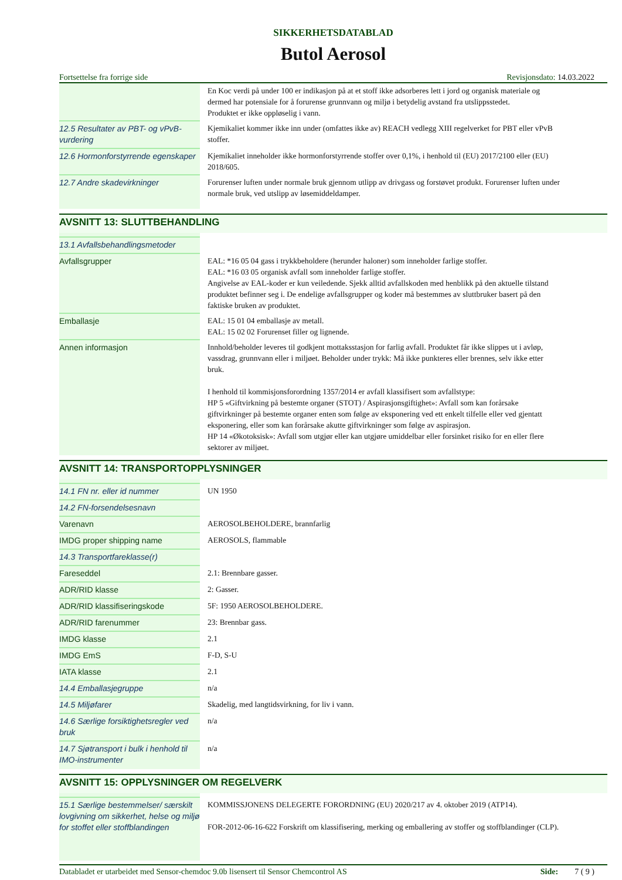SIKKERHETSDATABLAD
Butol Aerosol
Fortsettelse fra forrige side Revisjonsdato: 14.03.2022
| | En Koc verdi på under 100 er indikasjon på at et stoff ikke adsorberes lett i jord og organisk materiale og dermed har potensiale for å forurense grunnvann og miljø i betydelig avstand fra utslippsstedet. Produktet er ikke oppløselig i vann. |
| 12.5 Resultater av PBT- og vPvB-vurdering | Kjemikaliet kommer ikke inn under (omfattes ikke av) REACH vedlegg XIII regelverket for PBT eller vPvB stoffer. |
| 12.6 Hormonforstyrrende egenskaper | Kjemikaliet inneholder ikke hormonforstyrrende stoffer over 0,1%, i henhold til (EU) 2017/2100 eller (EU) 2018/605. |
| 12.7 Andre skadevirkninger | Forurenser luften under normale bruk gjennom utlipp av drivgass og forstøvet produkt. Forurenser luften under normale bruk, ved utslipp av løsemiddeldamper. |
AVSNITT 13: SLUTTBEHANDLING
| 13.1 Avfallsbehandlingsmetoder | |
| Avfallsgrupper | EAL: *16 05 04 gass i trykkbeholdere (herunder haloner) som inneholder farlige stoffer. EAL: *16 03 05 organisk avfall som inneholder farlige stoffer. Angivelse av EAL-koder er kun veiledende. Sjekk alltid avfallskoden med henblikk på den aktuelle tilstand produktet befinner seg i. De endelige avfallsgrupper og koder må bestemmes av sluttbruker basert på den faktiske bruken av produktet. |
| Emballasje | EAL: 15 01 04 emballasje av metall. EAL: 15 02 02 Forurenset filler og lignende. |
| Annen informasjon | Innhold/beholder leveres til godkjent mottaksstasjon for farlig avfall. Produktet får ikke slippes ut i avløp, vassdrag, grunnvann eller i miljøet. Beholder under trykk: Må ikke punkteres eller brennes, selv ikke etter bruk. I henhold til kommisjonsforordning 1357/2014 er avfall klassifisert som avfallstype: HP 5 «Giftvirkning på bestemte organer (STOT) / Aspirasjonsgiftighet»: Avfall som kan forårsake giftvirkninger på bestemte organer enten som følge av eksponering ved ett enkelt tilfelle eller ved gjentatt eksponering, eller som kan forårsake akutte giftvirkninger som følge av aspirasjon. HP 14 «Økotoksisk»: Avfall som utgjør eller kan utgjøre umiddelbar eller forsinket risiko for en eller flere sektorer av miljøet. |
AVSNITT 14: TRANSPORTOPPLYSNINGER
| 14.1 FN nr. eller id nummer | UN 1950 |
| 14.2 FN-forsendelsesnavn | |
| Varenavn | AEROSOLBEHOLDERE, brannfarlig |
| IMDG proper shipping name | AEROSOLS, flammable |
| 14.3 Transportfareklasse(r) | |
| Fareseddel | 2.1: Brennbare gasser. |
| ADR/RID klasse | 2: Gasser. |
| ADR/RID klassifiseringskode | 5F: 1950 AEROSOLBEHOLDERE. |
| ADR/RID farenummer | 23: Brennbar gass. |
| IMDG klasse | 2.1 |
| IMDG EmS | F-D, S-U |
| IATA klasse | 2.1 |
| 14.4 Emballasjegruppe | n/a |
| 14.5 Miljøfarer | Skadelig, med langtidsvirkning, for liv i vann. |
| 14.6 Særlige forsiktighetsregler ved bruk | n/a |
| 14.7 Sjøtransport i bulk i henhold til IMO-instrumenter | n/a |
AVSNITT 15: OPPLYSNINGER OM REGELVERK
| 15.1 Særlige bestemmelser/ særskilt lovgivning om sikkerhet, helse og miljø for stoffet eller stoffblandingen | KOMMISSJONENS DELEGERTE FORORDNING (EU) 2020/217 av 4. oktober 2019 (ATP14). FOR-2012-06-16-622 Forskrift om klassifisering, merking og emballering av stoffer og stoffblandinger (CLP). |
Databladet er utarbeidet med Sensor-chemdoc 9.0b lisensert til Sensor Chemcontrol AS Side: 7 ( 9 )